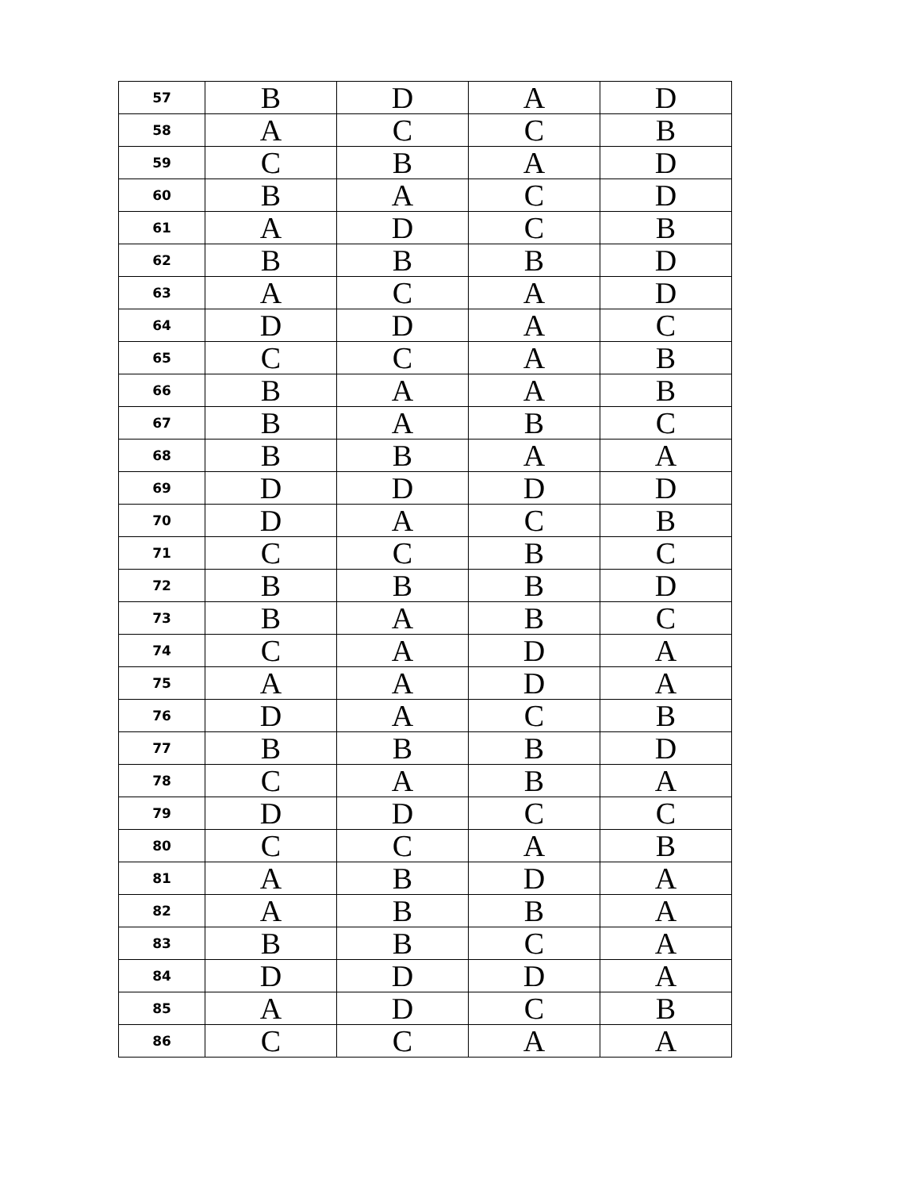| 57 | B | D | A | D |
| 58 | A | C | C | B |
| 59 | C | B | A | D |
| 60 | B | A | C | D |
| 61 | A | D | C | B |
| 62 | B | B | B | D |
| 63 | A | C | A | D |
| 64 | D | D | A | C |
| 65 | C | C | A | B |
| 66 | B | A | A | B |
| 67 | B | A | B | C |
| 68 | B | B | A | A |
| 69 | D | D | D | D |
| 70 | D | A | C | B |
| 71 | C | C | B | C |
| 72 | B | B | B | D |
| 73 | B | A | B | C |
| 74 | C | A | D | A |
| 75 | A | A | D | A |
| 76 | D | A | C | B |
| 77 | B | B | B | D |
| 78 | C | A | B | A |
| 79 | D | D | C | C |
| 80 | C | C | A | B |
| 81 | A | B | D | A |
| 82 | A | B | B | A |
| 83 | B | B | C | A |
| 84 | D | D | D | A |
| 85 | A | D | C | B |
| 86 | C | C | A | A |